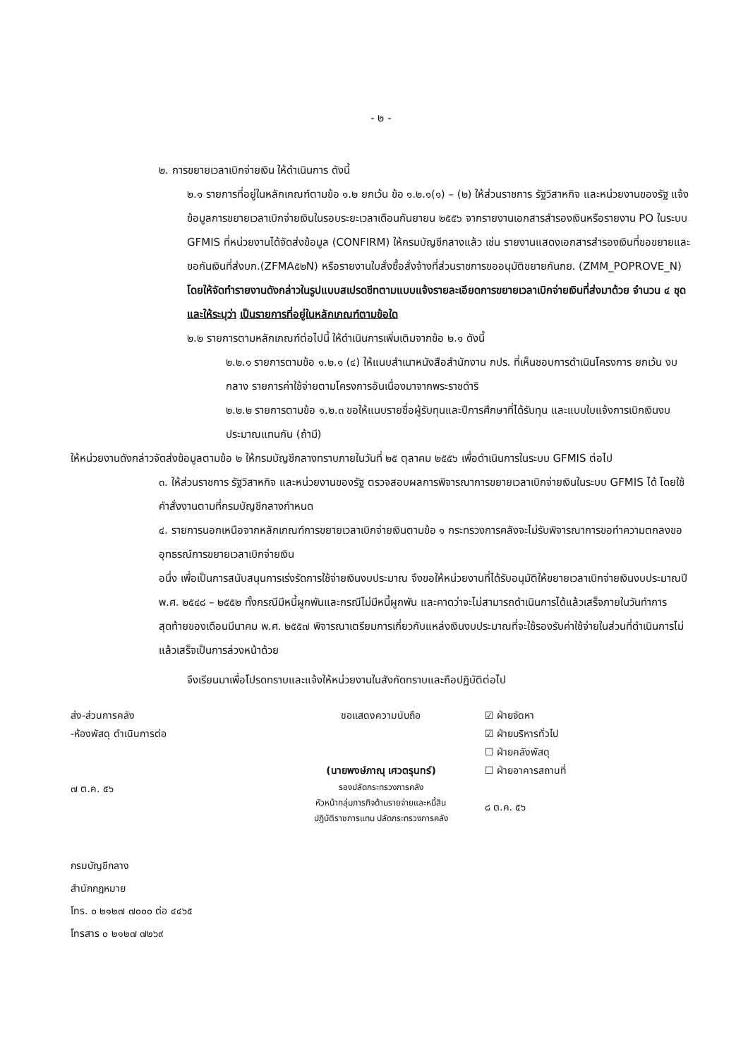- ๒ -
๒. การขยายเวลาเบิกจ่ายเงิน ให้ดำเนินการ ดังนี้
๒.๑ รายการที่อยู่ในหลักเกณฑ์ตามข้อ ๑.๒ ยกเว้น ข้อ ๑.๒.๑(๑) – (๒) ให้ส่วนราชการ รัฐวิสาหกิจ และหน่วยงานของรัฐ แจ้งข้อมูลการขยายเวลาเบิกจ่ายเงินในรอบระยะเวลาเดือนกันยายน ๒๕๕๖ จากรายงานเอกสารสำรองเงินหรือรายงาน PO ในระบบ GFMIS ที่หน่วยงานได้จัดส่งข้อมูล (CONFIRM) ให้กรมบัญชีกลางแล้ว เช่น รายงานแสดงเอกสารสำรองเงินที่ขอขยายและขอกันเงินที่ส่งบก.(ZFMA๕๒N) หรือรายงานใบสั่งซื้อสั่งจ้างที่ส่วนราชการขออนุมัติขยายกันกย. (ZMM_POPROVE_N) โดยให้จัดทำรายงานดังกล่าวในรูปแบบสเปรดชีทตามแบบแจ้งรายละเอียดการขยายเวลาเบิกจ่ายเงินที่ส่งมาด้วย จำนวน ๔ ชุด และให้ระบุว่า เป็นรายการที่อยู่ในหลักเกณฑ์ตามข้อใด
๒.๒ รายการตามหลักเกณฑ์ต่อไปนี้ ให้ดำเนินการเพิ่มเติมจากข้อ ๒.๑ ดังนี้
๒.๒.๑ รายการตามข้อ ๑.๒.๑ (๔) ให้แนบสำเนาหนังสือสำนักงาน กปร. ที่เห็นชอบการดำเนินโครงการ ยกเว้น งบกลาง รายการค่าใช้จ่ายตามโครงการอันเนื่องมาจากพระราชดำริ
๒.๒.๒ รายการตามข้อ ๑.๒.๓ ขอให้แนบรายชื่อผู้รับทุนและปีการศึกษาที่ได้รับทุน และแบบใบแจ้งการเบิกเงินงบประมาณแทนกัน (ถ้ามี)
ให้หน่วยงานดังกล่าวจัดส่งข้อมูลตามข้อ ๒ ให้กรมบัญชีกลางทราบภายในวันที่ ๒๕ ตุลาคม ๒๕๕๖ เพื่อดำเนินการในระบบ GFMIS ต่อไป
๓. ให้ส่วนราชการ รัฐวิสาหกิจ และหน่วยงานของรัฐ ตรวจสอบผลการพิจารณาการขยายเวลาเบิกจ่ายเงินในระบบ GFMIS ได้ โดยใช้คำสั่งงานตามที่กรมบัญชีกลางกำหนด
๔. รายการนอกเหนือจากหลักเกณฑ์การขยายเวลาเบิกจ่ายเงินตามข้อ ๑ กระทรวงการคลังจะไม่รับพิจารณาการขอทำความตกลงขออุทธรณ์การขยายเวลาเบิกจ่ายเงิน
อนึ่ง เพื่อเป็นการสนับสนุนการเร่งรัดการใช้จ่ายเงินงบประมาณ จึงขอให้หน่วยงานที่ได้รับอนุมัติให้ขยายเวลาเบิกจ่ายเงินงบประมาณปี พ.ศ. ๒๕๔๘ – ๒๕๕๒ ทั้งกรณีมีหนี้ผูกพันและกรณีไม่มีหนี้ผูกพัน และคาดว่าจะไม่สามารถดำเนินการได้แล้วเสร็จภายในวันทำการสุดท้ายของเดือนมีนาคม พ.ศ. ๒๕๕๗ พิจารณาเตรียมการเกี่ยวกับแหล่งเงินงบประมาณที่จะใช้รองรับค่าใช้จ่ายในส่วนที่ดำเนินการไม่แล้วเสร็จเป็นการล่วงหน้าด้วย
จึงเรียนมาเพื่อโปรดทราบและแจ้งให้หน่วยงานในสังกัดทราบและถือปฏิบัติต่อไป
ส่ง-ส่วนการคลัง
-ห้องพัสดุ ดำเนินการต่อ
๗ ต.ค. ๕๖
ขอแสดงความนับถือ
(นายพงษ์ภาณุ เศวตรุนทร์)
รองปลัดกระทรวงการคลัง
หัวหน้ากลุ่มภารกิจด้านรายจ่ายและหนี้สิน
ปฏิบัติราชการแทน ปลัดกระทรวงการคลัง
☑ ฝ่ายจัดหา
☑ ฝ่ายบริหารทั่วไป
☐ ฝ่ายคลังพัสดุ
☐ ฝ่ายอาคารสถานที่
๘ ต.ค. ๕๖
กรมบัญชีกลาง
สำนักกฎหมาย
โทร. ๐ ๒๑๒๗ ๗๐๐๐ ต่อ ๔๔๖๕
โทรสาร ๐ ๒๑๒๗ ๗๒๖๙